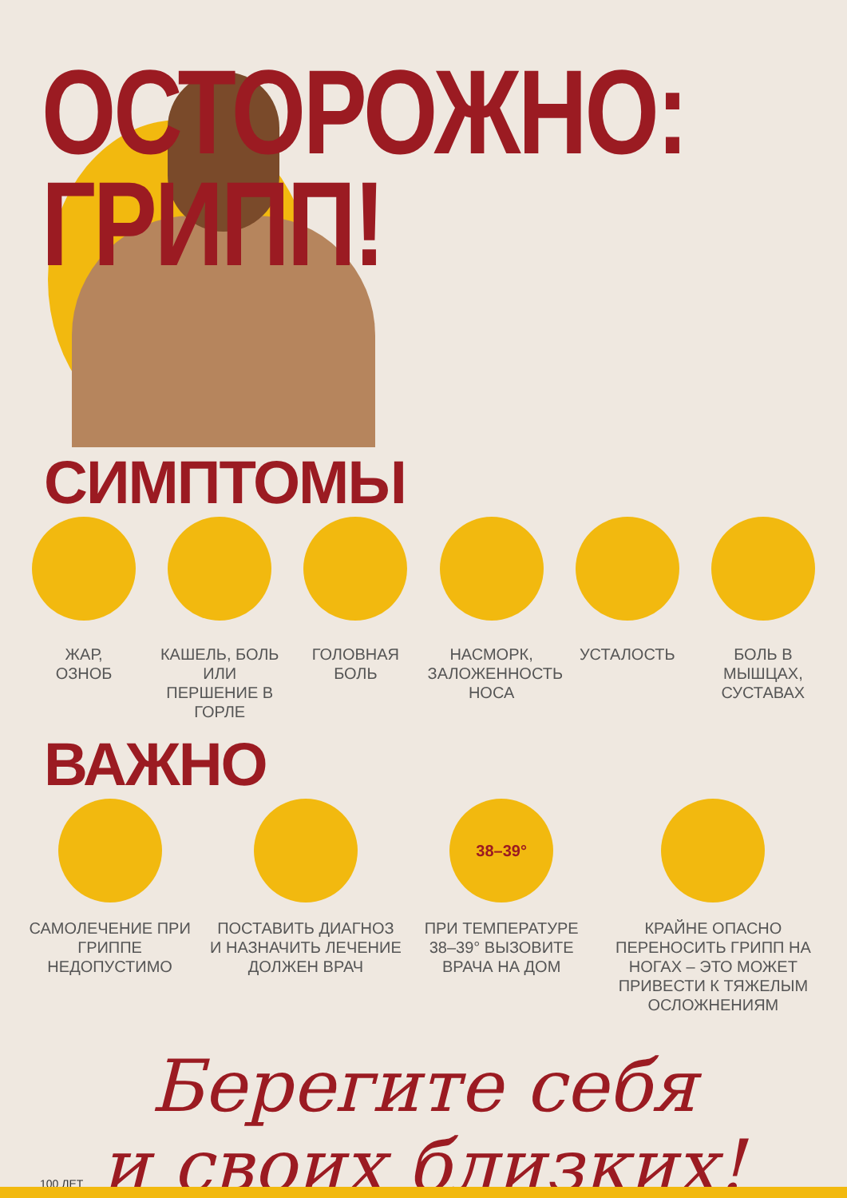ОСТОРОЖНО:
ГРИПП!
СИМПТОМЫ
ЖАР,
ОЗНОБ
КАШЕЛЬ, БОЛЬ ИЛИ ПЕРШЕНИЕ В ГОРЛЕ
ГОЛОВНАЯ БОЛЬ НАСМОРК, ЗАЛОЖЕННОСТЬ НОСА
УСТАЛОСТЬ БОЛЬ В МЫШЦАХ, СУСТАВАХ
ВАЖНО
САМОЛЕЧЕНИЕ ПРИ ГРИППЕ НЕДОПУСТИМО
ПОСТАВИТЬ ДИАГНОЗ И НАЗНАЧИТЬ ЛЕЧЕНИЕ ДОЛЖЕН ВРАЧ
38–39°
ПРИ ТЕМПЕРАТУРЕ 38–39° ВЫЗОВИТЕ ВРАЧА НА ДОМ
КРАЙНЕ ОПАСНО ПЕРЕНОСИТЬ ГРИПП НА НОГАХ – ЭТО МОЖЕТ ПРИВЕСТИ К ТЯЖЕЛЫМ ОСЛОЖНЕНИЯМ
Берегите себя
и своих близких!
100 ЛЕТ